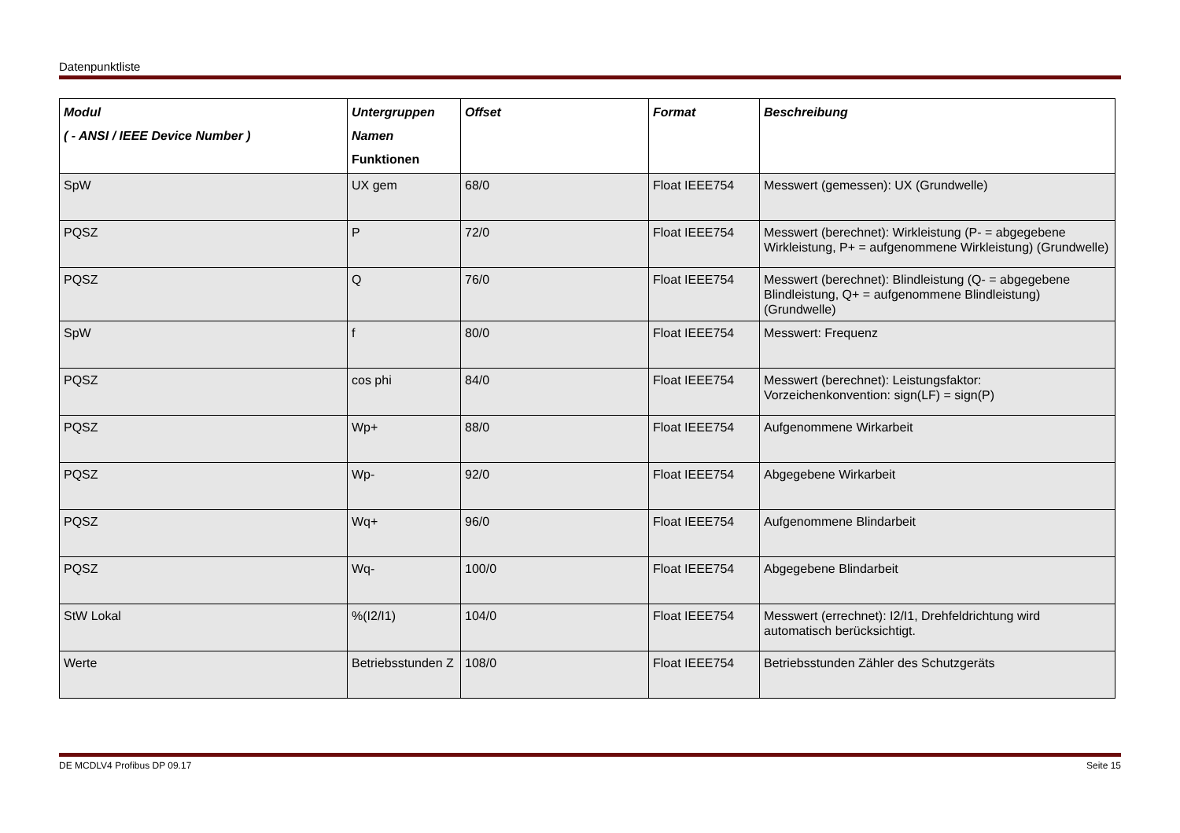Datenpunktliste
| Modul ( - ANSI / IEEE Device Number ) | Untergruppen Namen Funktionen | Offset | Format | Beschreibung |
| --- | --- | --- | --- | --- |
| SpW | UX gem | 68/0 | Float IEEE754 | Messwert (gemessen): UX (Grundwelle) |
| PQSZ | P | 72/0 | Float IEEE754 | Messwert (berechnet): Wirkleistung (P- = abgegebene Wirkleistung, P+ = aufgenommene Wirkleistung) (Grundwelle) |
| PQSZ | Q | 76/0 | Float IEEE754 | Messwert (berechnet): Blindleistung (Q- = abgegebene Blindleistung, Q+ = aufgenommene Blindleistung) (Grundwelle) |
| SpW | f | 80/0 | Float IEEE754 | Messwert: Frequenz |
| PQSZ | cos phi | 84/0 | Float IEEE754 | Messwert (berechnet): Leistungsfaktor: Vorzeichenkonvention: sign(LF) = sign(P) |
| PQSZ | Wp+ | 88/0 | Float IEEE754 | Aufgenommene Wirkarbeit |
| PQSZ | Wp- | 92/0 | Float IEEE754 | Abgegebene Wirkarbeit |
| PQSZ | Wq+ | 96/0 | Float IEEE754 | Aufgenommene Blindarbeit |
| PQSZ | Wq- | 100/0 | Float IEEE754 | Abgegebene Blindarbeit |
| StW Lokal | %(I2/I1) | 104/0 | Float IEEE754 | Messwert (errechnet): I2/I1, Drehfeldrichtung wird automatisch berücksichtigt. |
| Werte | Betriebsstunden Z | 108/0 | Float IEEE754 | Betriebsstunden Zähler des Schutzgeräts |
DE MCDLV4 Profibus DP 09.17 Seite 15